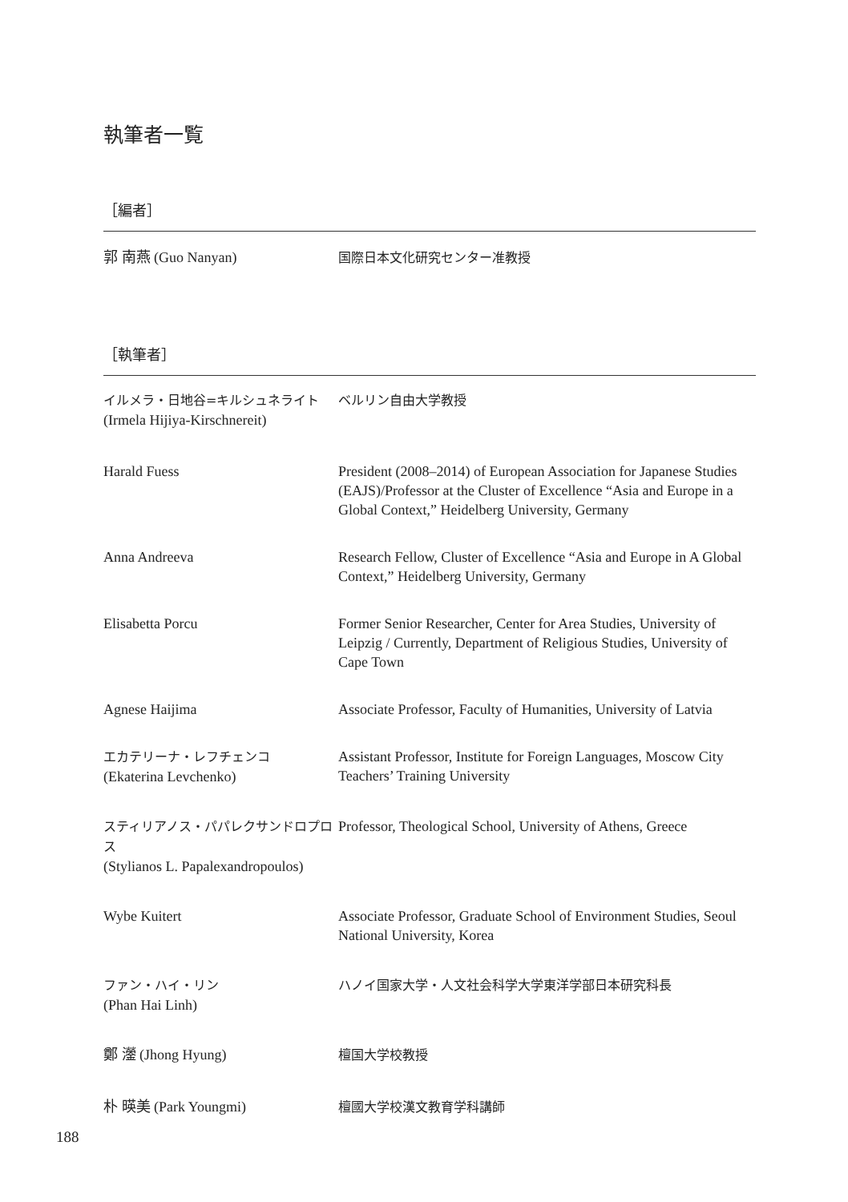執筆者一覧
［編者］
| 郭 南燕 (Guo Nanyan) | 国際日本文化研究センター准教授 |
［執筆者］
| イルメラ・日地谷=キルシュネライト (Irmela Hijiya-Kirschnereit) | ベルリン自由大学教授 |
| Harald Fuess | President (2008–2014) of European Association for Japanese Studies (EAJS)/Professor at the Cluster of Excellence “Asia and Europe in a Global Context,” Heidelberg University, Germany |
| Anna Andreeva | Research Fellow, Cluster of Excellence “Asia and Europe in A Global Context,” Heidelberg University, Germany |
| Elisabetta Porcu | Former Senior Researcher, Center for Area Studies, University of Leipzig / Currently, Department of Religious Studies, University of Cape Town |
| Agnese Haijima | Associate Professor, Faculty of Humanities, University of Latvia |
| エカテリーナ・レフチェンコ (Ekaterina Levchenko) | Assistant Professor, Institute for Foreign Languages, Moscow City Teachers’ Training University |
| スティリアノス・パパレクサンドロプロス (Stylianos L. Papalexandropoulos) | Professor, Theological School, University of Athens, Greece |
| Wybe Kuitert | Associate Professor, Graduate School of Environment Studies, Seoul National University, Korea |
| ファン・ハイ・リン (Phan Hai Linh) | ハノイ国家大学・人文社会科学大学東洋学部日本研究科長 |
| 鄭 灐 (Jhong Hyung) | 檀国大学校教授 |
| 朴 暎美 (Park Youngmi) | 檀國大学校漢文教育学科講師 |
188